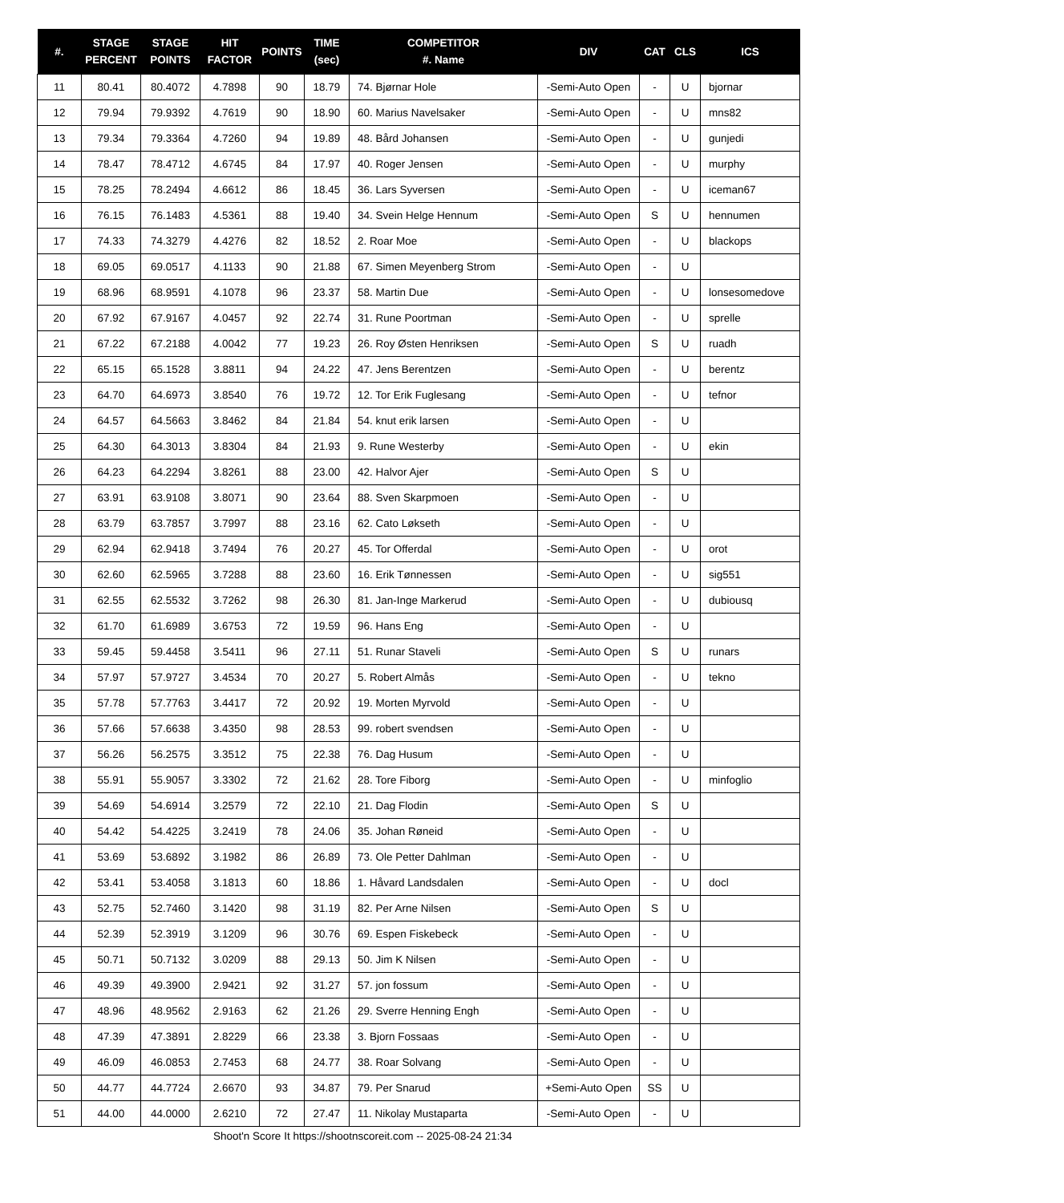| #. | STAGE PERCENT | STAGE POINTS | HIT FACTOR | POINTS | TIME (sec) | COMPETITOR #. Name | DIV | CAT | CLS | ICS |
| --- | --- | --- | --- | --- | --- | --- | --- | --- | --- | --- |
| 11 | 80.41 | 80.4072 | 4.7898 | 90 | 18.79 | 74. Bjørnar Hole | -Semi-Auto Open | - | U | bjornar |
| 12 | 79.94 | 79.9392 | 4.7619 | 90 | 18.90 | 60. Marius Navelsaker | -Semi-Auto Open | - | U | mns82 |
| 13 | 79.34 | 79.3364 | 4.7260 | 94 | 19.89 | 48. Bård Johansen | -Semi-Auto Open | - | U | gunjedi |
| 14 | 78.47 | 78.4712 | 4.6745 | 84 | 17.97 | 40. Roger Jensen | -Semi-Auto Open | - | U | murphy |
| 15 | 78.25 | 78.2494 | 4.6612 | 86 | 18.45 | 36. Lars Syversen | -Semi-Auto Open | - | U | iceman67 |
| 16 | 76.15 | 76.1483 | 4.5361 | 88 | 19.40 | 34. Svein Helge Hennum | -Semi-Auto Open | S | U | hennumen |
| 17 | 74.33 | 74.3279 | 4.4276 | 82 | 18.52 | 2. Roar Moe | -Semi-Auto Open | - | U | blackops |
| 18 | 69.05 | 69.0517 | 4.1133 | 90 | 21.88 | 67. Simen Meyenberg Strom | -Semi-Auto Open | - | U | |
| 19 | 68.96 | 68.9591 | 4.1078 | 96 | 23.37 | 58. Martin Due | -Semi-Auto Open | - | U | lonsesomedove |
| 20 | 67.92 | 67.9167 | 4.0457 | 92 | 22.74 | 31. Rune Poortman | -Semi-Auto Open | - | U | sprelle |
| 21 | 67.22 | 67.2188 | 4.0042 | 77 | 19.23 | 26. Roy Østen Henriksen | -Semi-Auto Open | S | U | ruadh |
| 22 | 65.15 | 65.1528 | 3.8811 | 94 | 24.22 | 47. Jens Berentzen | -Semi-Auto Open | - | U | berentz |
| 23 | 64.70 | 64.6973 | 3.8540 | 76 | 19.72 | 12. Tor Erik Fuglesang | -Semi-Auto Open | - | U | tefnor |
| 24 | 64.57 | 64.5663 | 3.8462 | 84 | 21.84 | 54. knut erik larsen | -Semi-Auto Open | - | U | |
| 25 | 64.30 | 64.3013 | 3.8304 | 84 | 21.93 | 9. Rune Westerby | -Semi-Auto Open | - | U | ekin |
| 26 | 64.23 | 64.2294 | 3.8261 | 88 | 23.00 | 42. Halvor Ajer | -Semi-Auto Open | S | U | |
| 27 | 63.91 | 63.9108 | 3.8071 | 90 | 23.64 | 88. Sven Skarpmoen | -Semi-Auto Open | - | U | |
| 28 | 63.79 | 63.7857 | 3.7997 | 88 | 23.16 | 62. Cato Løkseth | -Semi-Auto Open | - | U | |
| 29 | 62.94 | 62.9418 | 3.7494 | 76 | 20.27 | 45. Tor Offerdal | -Semi-Auto Open | - | U | orot |
| 30 | 62.60 | 62.5965 | 3.7288 | 88 | 23.60 | 16. Erik Tønnessen | -Semi-Auto Open | - | U | sig551 |
| 31 | 62.55 | 62.5532 | 3.7262 | 98 | 26.30 | 81. Jan-Inge Markerud | -Semi-Auto Open | - | U | dubiousq |
| 32 | 61.70 | 61.6989 | 3.6753 | 72 | 19.59 | 96. Hans Eng | -Semi-Auto Open | - | U | |
| 33 | 59.45 | 59.4458 | 3.5411 | 96 | 27.11 | 51. Runar Staveli | -Semi-Auto Open | S | U | runars |
| 34 | 57.97 | 57.9727 | 3.4534 | 70 | 20.27 | 5. Robert Almås | -Semi-Auto Open | - | U | tekno |
| 35 | 57.78 | 57.7763 | 3.4417 | 72 | 20.92 | 19. Morten Myrvold | -Semi-Auto Open | - | U | |
| 36 | 57.66 | 57.6638 | 3.4350 | 98 | 28.53 | 99. robert svendsen | -Semi-Auto Open | - | U | |
| 37 | 56.26 | 56.2575 | 3.3512 | 75 | 22.38 | 76. Dag Husum | -Semi-Auto Open | - | U | |
| 38 | 55.91 | 55.9057 | 3.3302 | 72 | 21.62 | 28. Tore Fiborg | -Semi-Auto Open | - | U | minfoglio |
| 39 | 54.69 | 54.6914 | 3.2579 | 72 | 22.10 | 21. Dag Flodin | -Semi-Auto Open | S | U | |
| 40 | 54.42 | 54.4225 | 3.2419 | 78 | 24.06 | 35. Johan Røneid | -Semi-Auto Open | - | U | |
| 41 | 53.69 | 53.6892 | 3.1982 | 86 | 26.89 | 73. Ole Petter Dahlman | -Semi-Auto Open | - | U | |
| 42 | 53.41 | 53.4058 | 3.1813 | 60 | 18.86 | 1. Håvard Landsdalen | -Semi-Auto Open | - | U | docl |
| 43 | 52.75 | 52.7460 | 3.1420 | 98 | 31.19 | 82. Per Arne Nilsen | -Semi-Auto Open | S | U | |
| 44 | 52.39 | 52.3919 | 3.1209 | 96 | 30.76 | 69. Espen Fiskebeck | -Semi-Auto Open | - | U | |
| 45 | 50.71 | 50.7132 | 3.0209 | 88 | 29.13 | 50. Jim K Nilsen | -Semi-Auto Open | - | U | |
| 46 | 49.39 | 49.3900 | 2.9421 | 92 | 31.27 | 57. jon fossum | -Semi-Auto Open | - | U | |
| 47 | 48.96 | 48.9562 | 2.9163 | 62 | 21.26 | 29. Sverre Henning Engh | -Semi-Auto Open | - | U | |
| 48 | 47.39 | 47.3891 | 2.8229 | 66 | 23.38 | 3. Bjorn Fossaas | -Semi-Auto Open | - | U | |
| 49 | 46.09 | 46.0853 | 2.7453 | 68 | 24.77 | 38. Roar Solvang | -Semi-Auto Open | - | U | |
| 50 | 44.77 | 44.7724 | 2.6670 | 93 | 34.87 | 79. Per Snarud | +Semi-Auto Open | SS | U | |
| 51 | 44.00 | 44.0000 | 2.6210 | 72 | 27.47 | 11. Nikolay Mustaparta | -Semi-Auto Open | - | U | |
Shoot'n Score It https://shootnscoreit.com -- 2025-08-24 21:34